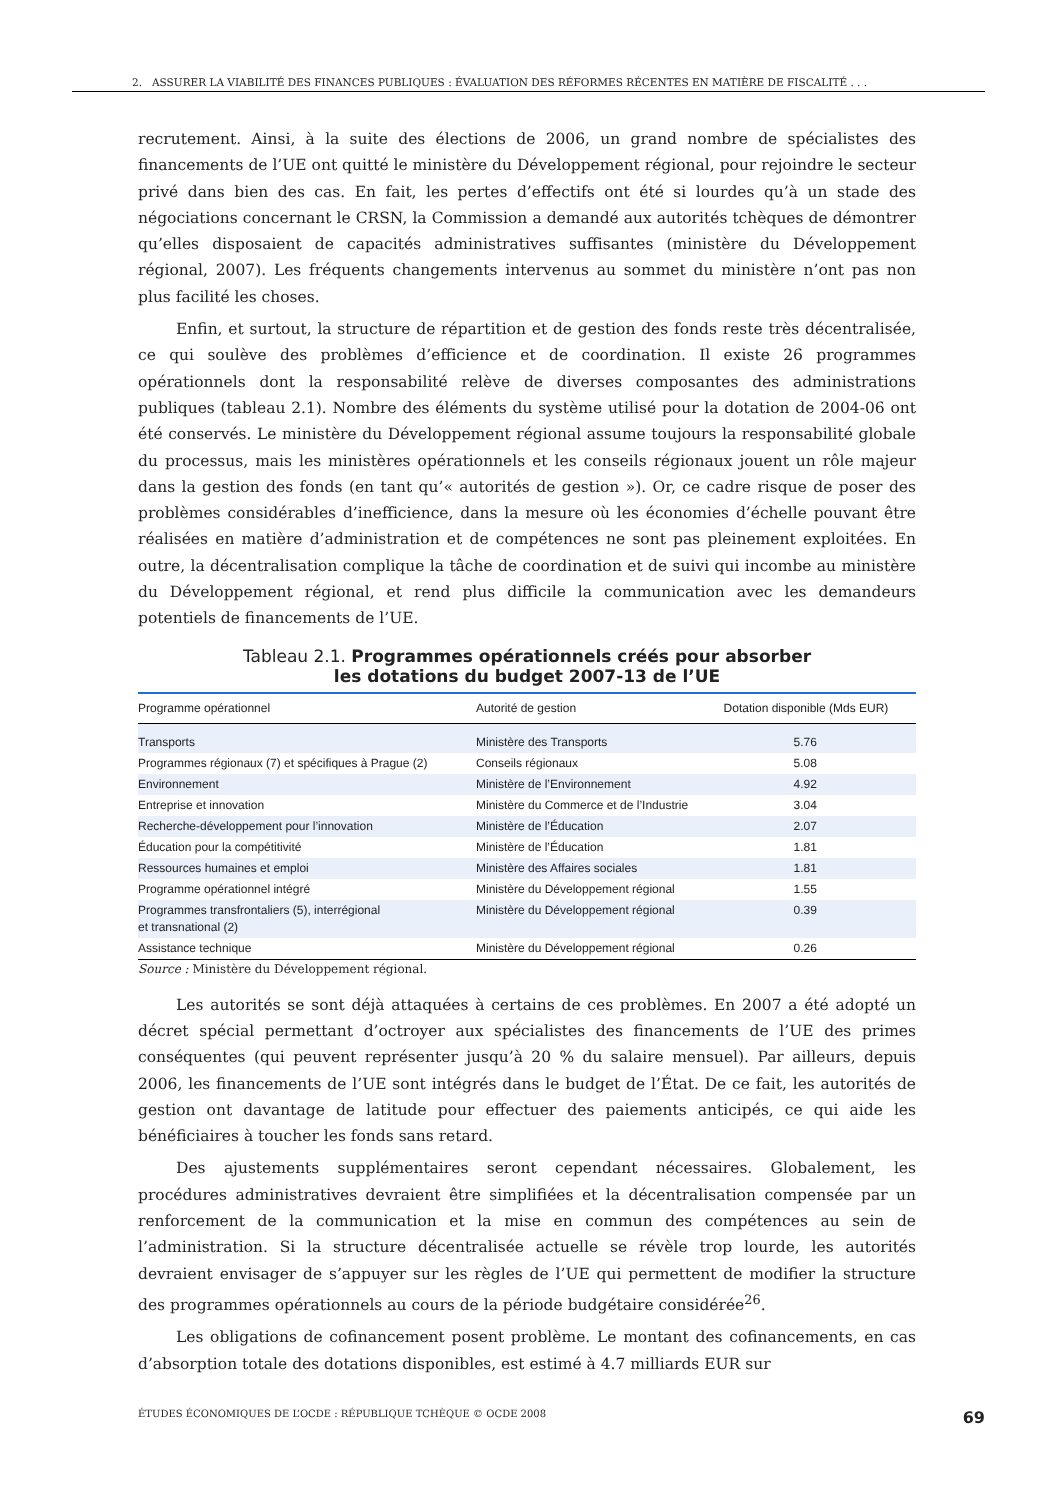2. ASSURER LA VIABILITÉ DES FINANCES PUBLIQUES : ÉVALUATION DES RÉFORMES RÉCENTES EN MATIÈRE DE FISCALITÉ . . .
recrutement. Ainsi, à la suite des élections de 2006, un grand nombre de spécialistes des financements de l’UE ont quitté le ministère du Développement régional, pour rejoindre le secteur privé dans bien des cas. En fait, les pertes d’effectifs ont été si lourdes qu’à un stade des négociations concernant le CRSN, la Commission a demandé aux autorités tchèques de démontrer qu’elles disposaient de capacités administratives suffisantes (ministère du Développement régional, 2007). Les fréquents changements intervenus au sommet du ministère n’ont pas non plus facilité les choses.
Enfin, et surtout, la structure de répartition et de gestion des fonds reste très décentralisée, ce qui soulève des problèmes d’efficience et de coordination. Il existe 26 programmes opérationnels dont la responsabilité relève de diverses composantes des administrations publiques (tableau 2.1). Nombre des éléments du système utilisé pour la dotation de 2004-06 ont été conservés. Le ministère du Développement régional assume toujours la responsabilité globale du processus, mais les ministères opérationnels et les conseils régionaux jouent un rôle majeur dans la gestion des fonds (en tant qu’« autorités de gestion »). Or, ce cadre risque de poser des problèmes considérables d’inefficience, dans la mesure où les économies d’échelle pouvant être réalisées en matière d’administration et de compétences ne sont pas pleinement exploitées. En outre, la décentralisation complique la tâche de coordination et de suivi qui incombe au ministère du Développement régional, et rend plus difficile la communication avec les demandeurs potentiels de financements de l’UE.
Tableau 2.1. Programmes opérationnels créés pour absorber
les dotations du budget 2007-13 de l’UE
| Programme opérationnel | Autorité de gestion | Dotation disponible (Mds EUR) |
| --- | --- | --- |
| Transports | Ministère des Transports | 5.76 |
| Programmes régionaux (7) et spécifiques à Prague (2) | Conseils régionaux | 5.08 |
| Environnement | Ministère de l’Environnement | 4.92 |
| Entreprise et innovation | Ministère du Commerce et de l’Industrie | 3.04 |
| Recherche-développement pour l’innovation | Ministère de l’Éducation | 2.07 |
| Éducation pour la compétitivité | Ministère de l’Éducation | 1.81 |
| Ressources humaines et emploi | Ministère des Affaires sociales | 1.81 |
| Programme opérationnel intégré | Ministère du Développement régional | 1.55 |
| Programmes transfrontaliers (5), interrégional et transnational (2) | Ministère du Développement régional | 0.39 |
| Assistance technique | Ministère du Développement régional | 0.26 |
Source : Ministère du Développement régional.
Les autorités se sont déjà attaquées à certains de ces problèmes. En 2007 a été adopté un décret spécial permettant d’octroyer aux spécialistes des financements de l’UE des primes conséquentes (qui peuvent représenter jusqu’à 20 % du salaire mensuel). Par ailleurs, depuis 2006, les financements de l’UE sont intégrés dans le budget de l’État. De ce fait, les autorités de gestion ont davantage de latitude pour effectuer des paiements anticipés, ce qui aide les bénéficiaires à toucher les fonds sans retard.
Des ajustements supplémentaires seront cependant nécessaires. Globalement, les procédures administratives devraient être simplifiées et la décentralisation compensée par un renforcement de la communication et la mise en commun des compétences au sein de l’administration. Si la structure décentralisée actuelle se révèle trop lourde, les autorités devraient envisager de s’appuyer sur les règles de l’UE qui permettent de modifier la structure des programmes opérationnels au cours de la période budgétaire considérée<sup>26</sup>.
Les obligations de cofinancement posent problème. Le montant des cofinancements, en cas d’absorption totale des dotations disponibles, est estimé à 4.7 milliards EUR sur
ÉTUDES ÉCONOMIQUES DE L’OCDE : RÉPUBLIQUE TCHÈQUE © OCDE 2008 69